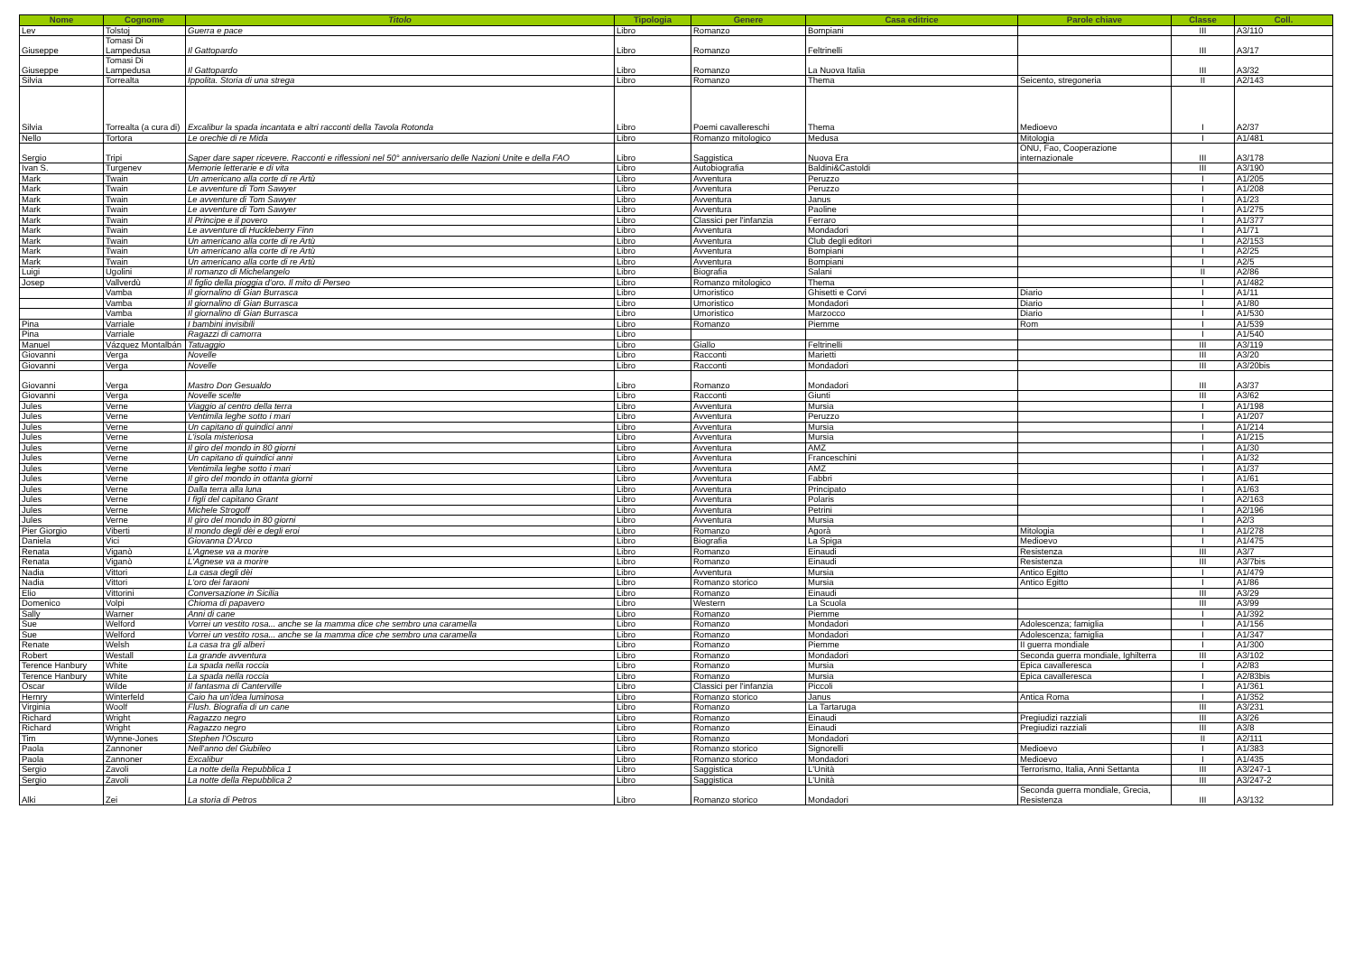| Nome | Cognome | Titolo | Tipologia | Genere | Casa editrice | Parole chiave | Classe | Coll. |
| --- | --- | --- | --- | --- | --- | --- | --- | --- |
| Lev | Tolstoj | Guerra e pace | Libro | Romanzo | Bompiani | | III | A3/110 |
| Giuseppe | Tomasi Di Lampedusa | Il Gattopardo | Libro | Romanzo | Feltrinelli | | III | A3/17 |
| Giuseppe | Tomasi Di Lampedusa | Il Gattopardo | Libro | Romanzo | La Nuova Italia | | III | A3/32 |
| Silvia | Torrealta | Ippolita. Storia di una strega | Libro | Romanzo | Thema | Seicento, stregoneria | II | A2/143 |
| Silvia | Torrealta (a cura di) | Excalibur la spada incantata e altri racconti della Tavola Rotonda | Libro | Poemi cavallereschi | Thema | Medioevo | I | A2/37 |
| Nello | Tortora | Le orechie di re Mida | Libro | Romanzo mitologico | Medusa | Mitologia | I | A1/481 |
| Sergio | Tripi | Saper dare saper ricevere. Racconti e riflessioni nel 50° anniversario delle Nazioni Unite e della FAO | Libro | Saggistica | Nuova Era | ONU, Fao, Cooperazione internazionale | III | A3/178 |
| Ivan S. | Turgenev | Memorie letterarie e di vita | Libro | Autobiografia | Baldini&Castoldi | | III | A3/190 |
| Mark | Twain | Un americano alla corte di re Artù | Libro | Avventura | Peruzzo | | I | A1/205 |
| Mark | Twain | Le avventure di Tom Sawyer | Libro | Avventura | Peruzzo | | I | A1/208 |
| Mark | Twain | Le avventure di Tom Sawyer | Libro | Avventura | Janus | | I | A1/23 |
| Mark | Twain | Le avventure di Tom Sawyer | Libro | Avventura | Paoline | | I | A1/275 |
| Mark | Twain | Il Principe e il povero | Libro | Classici per l'infanzia | Ferraro | | I | A1/377 |
| Mark | Twain | Le avventure di Huckleberry Finn | Libro | Avventura | Mondadori | | I | A1/71 |
| Mark | Twain | Un americano alla corte di re Artù | Libro | Avventura | Club degli editori | | I | A2/153 |
| Mark | Twain | Un americano alla corte di re Artù | Libro | Avventura | Bompiani | | I | A2/25 |
| Mark | Twain | Un americano alla corte di re Artù | Libro | Avventura | Bompiani | | I | A2/5 |
| Luigi | Ugolini | Il romanzo di Michelangelo | Libro | Biografia | Salani | | II | A2/86 |
| Josep | Vallverdù | Il figlio della pioggia d'oro. Il mito di Perseo | Libro | Romanzo mitologico | Thema | | I | A1/482 |
| | Vamba | Il giornalino di Gian Burrasca | Libro | Umoristico | Ghisetti e Corvi | Diario | I | A1/11 |
| | Vamba | Il giornalino di Gian Burrasca | Libro | Umoristico | Mondadori | Diario | I | A1/80 |
| | Vamba | Il giornalino di Gian Burrasca | Libro | Umoristico | Marzocco | Diario | I | A1/530 |
| Pina | Varriale | I bambini invisibili | Libro | Romanzo | Piemme | Rom | I | A1/539 |
| Pina | Varriale | Ragazzi di camorra | Libro | | | | I | A1/540 |
| Manuel | Vázquez Montalbán | Tatuaggio | Libro | Giallo | Feltrinelli | | III | A3/119 |
| Giovanni | Verga | Novelle | Libro | Racconti | Marietti | | III | A3/20 |
| Giovanni | Verga | Novelle | Libro | Racconti | Mondadori | | III | A3/20bis |
| Giovanni | Verga | Mastro Don Gesualdo | Libro | Romanzo | Mondadori | | III | A3/37 |
| Giovanni | Verga | Novelle scelte | Libro | Racconti | Giunti | | III | A3/62 |
| Jules | Verne | Viaggio al centro della terra | Libro | Avventura | Mursia | | I | A1/198 |
| Jules | Verne | Ventimila leghe sotto i mari | Libro | Avventura | Peruzzo | | I | A1/207 |
| Jules | Verne | Un capitano di quindici anni | Libro | Avventura | Mursia | | I | A1/214 |
| Jules | Verne | L'isola misteriosa | Libro | Avventura | Mursia | | I | A1/215 |
| Jules | Verne | Il giro del mondo in 80 giorni | Libro | Avventura | AMZ | | I | A1/30 |
| Jules | Verne | Un capitano di quindici anni | Libro | Avventura | Franceschini | | I | A1/32 |
| Jules | Verne | Ventimila leghe sotto i mari | Libro | Avventura | AMZ | | I | A1/37 |
| Jules | Verne | Il giro del mondo in ottanta giorni | Libro | Avventura | Fabbri | | I | A1/61 |
| Jules | Verne | Dalla terra alla luna | Libro | Avventura | Principato | | I | A1/63 |
| Jules | Verne | I figli del capitano Grant | Libro | Avventura | Polaris | | I | A2/163 |
| Jules | Verne | Michele Strogoff | Libro | Avventura | Petrini | | I | A2/196 |
| Jules | Verne | Il giro del mondo in 80 giorni | Libro | Avventura | Mursia | | I | A2/3 |
| Pier Giorgio | Viberti | Il mondo degli dèi e degli eroi | Libro | Romanzo | Agorà | Mitologia | I | A1/278 |
| Daniela | Vici | Giovanna D'Arco | Libro | Biografia | La Spiga | Medioevo | I | A1/475 |
| Renata | Viganò | L'Agnese va a morire | Libro | Romanzo | Einaudi | Resistenza | III | A3/7 |
| Renata | Viganò | L'Agnese va a morire | Libro | Romanzo | Einaudi | Resistenza | III | A3/7bis |
| Nadia | Vittori | La casa degli dèi | Libro | Avventura | Mursia | Antico Egitto | I | A1/479 |
| Nadia | Vittori | L'oro dei faraoni | Libro | Romanzo storico | Mursia | Antico Egitto | I | A1/86 |
| Elio | Vittorini | Conversazione in Sicilia | Libro | Romanzo | Einaudi | | III | A3/29 |
| Domenico | Volpi | Chioma di papavero | Libro | Western | La Scuola | | III | A3/99 |
| Sally | Warner | Anni di cane | Libro | Romanzo | Piemme | | I | A1/392 |
| Sue | Welford | Vorrei un vestito rosa... anche se la mamma dice che sembro una caramella | Libro | Romanzo | Mondadori | Adolescenza; famiglia | I | A1/156 |
| Sue | Welford | Vorrei un vestito rosa... anche se la mamma dice che sembro una caramella | Libro | Romanzo | Mondadori | Adolescenza; famiglia | I | A1/347 |
| Renate | Welsh | La casa tra gli alberi | Libro | Romanzo | Piemme | II guerra mondiale | I | A1/300 |
| Robert | Westall | La grande avventura | Libro | Romanzo | Mondadori | Seconda guerra mondiale, Ighilterra | III | A3/102 |
| Terence Hanbury | White | La spada nella roccia | Libro | Romanzo | Mursia | Epica cavalleresca | I | A2/83 |
| Terence Hanbury | White | La spada nella roccia | Libro | Romanzo | Mursia | Epica cavalleresca | I | A2/83bis |
| Oscar | Wilde | Il fantasma di Canterville | Libro | Classici per l'infanzia | Piccoli | | I | A1/361 |
| Hernry | Winterfeld | Caio ha un'idea luminosa | Libro | Romanzo storico | Janus | Antica Roma | I | A1/352 |
| Virginia | Woolf | Flush. Biografia di un cane | Libro | Romanzo | La Tartaruga | | III | A3/231 |
| Richard | Wright | Ragazzo negro | Libro | Romanzo | Einaudi | Pregiudizi razziali | III | A3/26 |
| Richard | Wright | Ragazzo negro | Libro | Romanzo | Einaudi | Pregiudizi razziali | III | A3/8 |
| Tim | Wynne-Jones | Stephen l'Oscuro | Libro | Romanzo | Mondadori | | II | A2/111 |
| Paola | Zannoner | Nell'anno del Giubileo | Libro | Romanzo storico | Signorelli | Medioevo | I | A1/383 |
| Paola | Zannoner | Excalibur | Libro | Romanzo storico | Mondadori | Medioevo | I | A1/435 |
| Sergio | Zavoli | La notte della Repubblica 1 | Libro | Saggistica | L'Unità | Terrorismo, Italia, Anni Settanta | III | A3/247-1 |
| Sergio | Zavoli | La notte della Repubblica 2 | Libro | Saggistica | L'Unità | | III | A3/247-2 |
| Alki | Zei | La storia di Petros | Libro | Romanzo storico | Mondadori | Seconda guerra mondiale, Grecia, Resistenza | III | A3/132 |